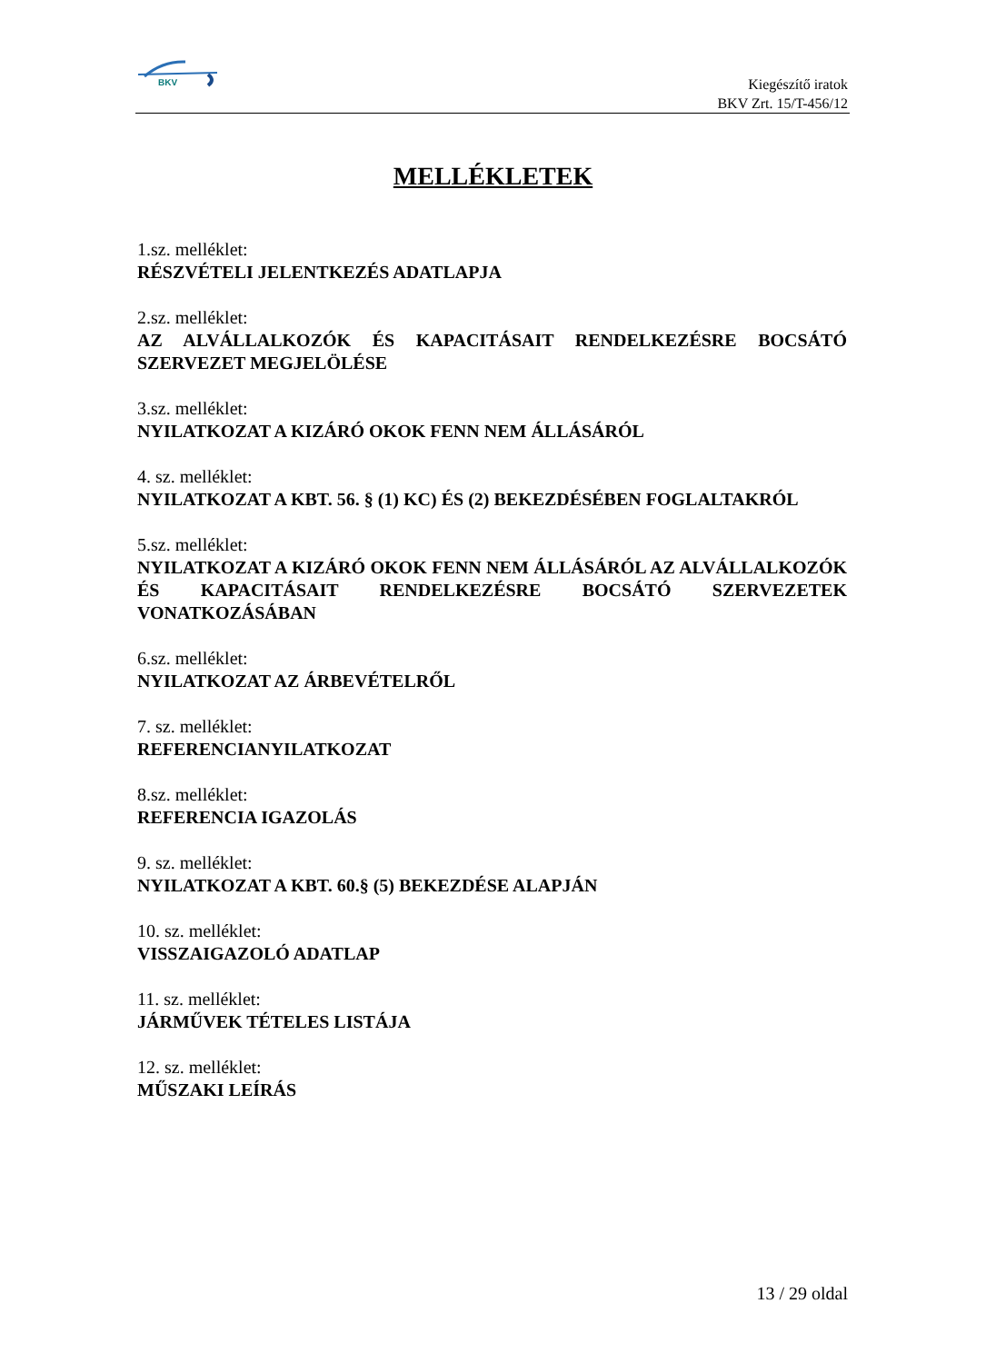BKV
Kiegészítő iratok
BKV Zrt. 15/T-456/12
MELLÉKLETEK
1.sz. melléklet:
RÉSZVÉTELI JELENTKEZÉS ADATLAPJA
2.sz. melléklet:
AZ ALVÁLLALKOZÓK ÉS KAPACITÁSAIT RENDELKEZÉSRE BOCSÁTÓ SZERVEZET MEGJELÖLÉSE
3.sz. melléklet:
NYILATKOZAT A KIZÁRÓ OKOK FENN NEM ÁLLÁSÁRÓL
4. sz. melléklet:
NYILATKOZAT A KBT. 56. § (1) KC) ÉS (2) BEKEZDÉSÉBEN FOGLALTAKRÓL
5.sz. melléklet:
NYILATKOZAT A KIZÁRÓ OKOK FENN NEM ÁLLÁSÁRÓL AZ ALVÁLLALKOZÓK ÉS KAPACITÁSAIT RENDELKEZÉSRE BOCSÁTÓ SZERVEZETEK VONATKOZÁSÁBAN
6.sz. melléklet:
NYILATKOZAT AZ ÁRBEVÉTELRŐL
7. sz. melléklet:
REFERENCIANYILATKOZAT
8.sz. melléklet:
REFERENCIA IGAZOLÁS
9. sz. melléklet:
NYILATKOZAT A KBT. 60.§ (5) BEKEZDÉSE ALAPJÁN
10. sz. melléklet:
VISSZAIGAZOLÓ ADATLAP
11. sz. melléklet:
JÁRMŰVEK TÉTELES LISTÁJA
12. sz. melléklet:
MŰSZAKI LEÍRÁS
13 / 29 oldal